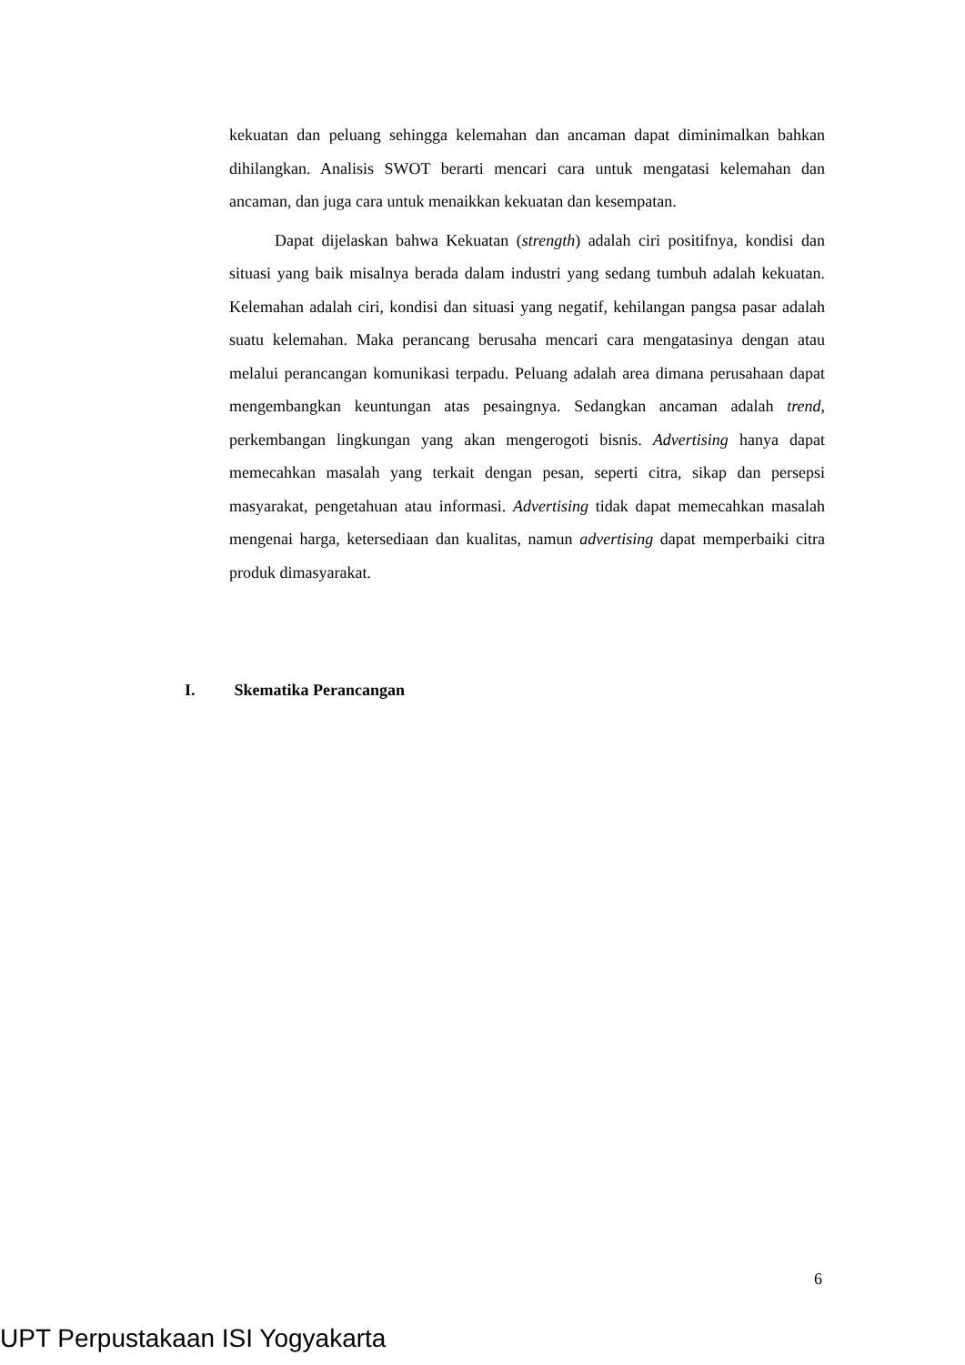kekuatan dan peluang sehingga kelemahan dan ancaman dapat diminimalkan bahkan dihilangkan. Analisis SWOT berarti mencari cara untuk mengatasi kelemahan dan ancaman, dan juga cara untuk menaikkan kekuatan dan kesempatan.
Dapat dijelaskan bahwa Kekuatan (strength) adalah ciri positifnya, kondisi dan situasi yang baik misalnya berada dalam industri yang sedang tumbuh adalah kekuatan. Kelemahan adalah ciri, kondisi dan situasi yang negatif, kehilangan pangsa pasar adalah suatu kelemahan. Maka perancang berusaha mencari cara mengatasinya dengan atau melalui perancangan komunikasi terpadu. Peluang adalah area dimana perusahaan dapat mengembangkan keuntungan atas pesaingnya. Sedangkan ancaman adalah trend, perkembangan lingkungan yang akan mengerogoti bisnis. Advertising hanya dapat memecahkan masalah yang terkait dengan pesan, seperti citra, sikap dan persepsi masyarakat, pengetahuan atau informasi. Advertising tidak dapat memecahkan masalah mengenai harga, ketersediaan dan kualitas, namun advertising dapat memperbaiki citra produk dimasyarakat.
I. Skematika Perancangan
6
UPT Perpustakaan ISI Yogyakarta